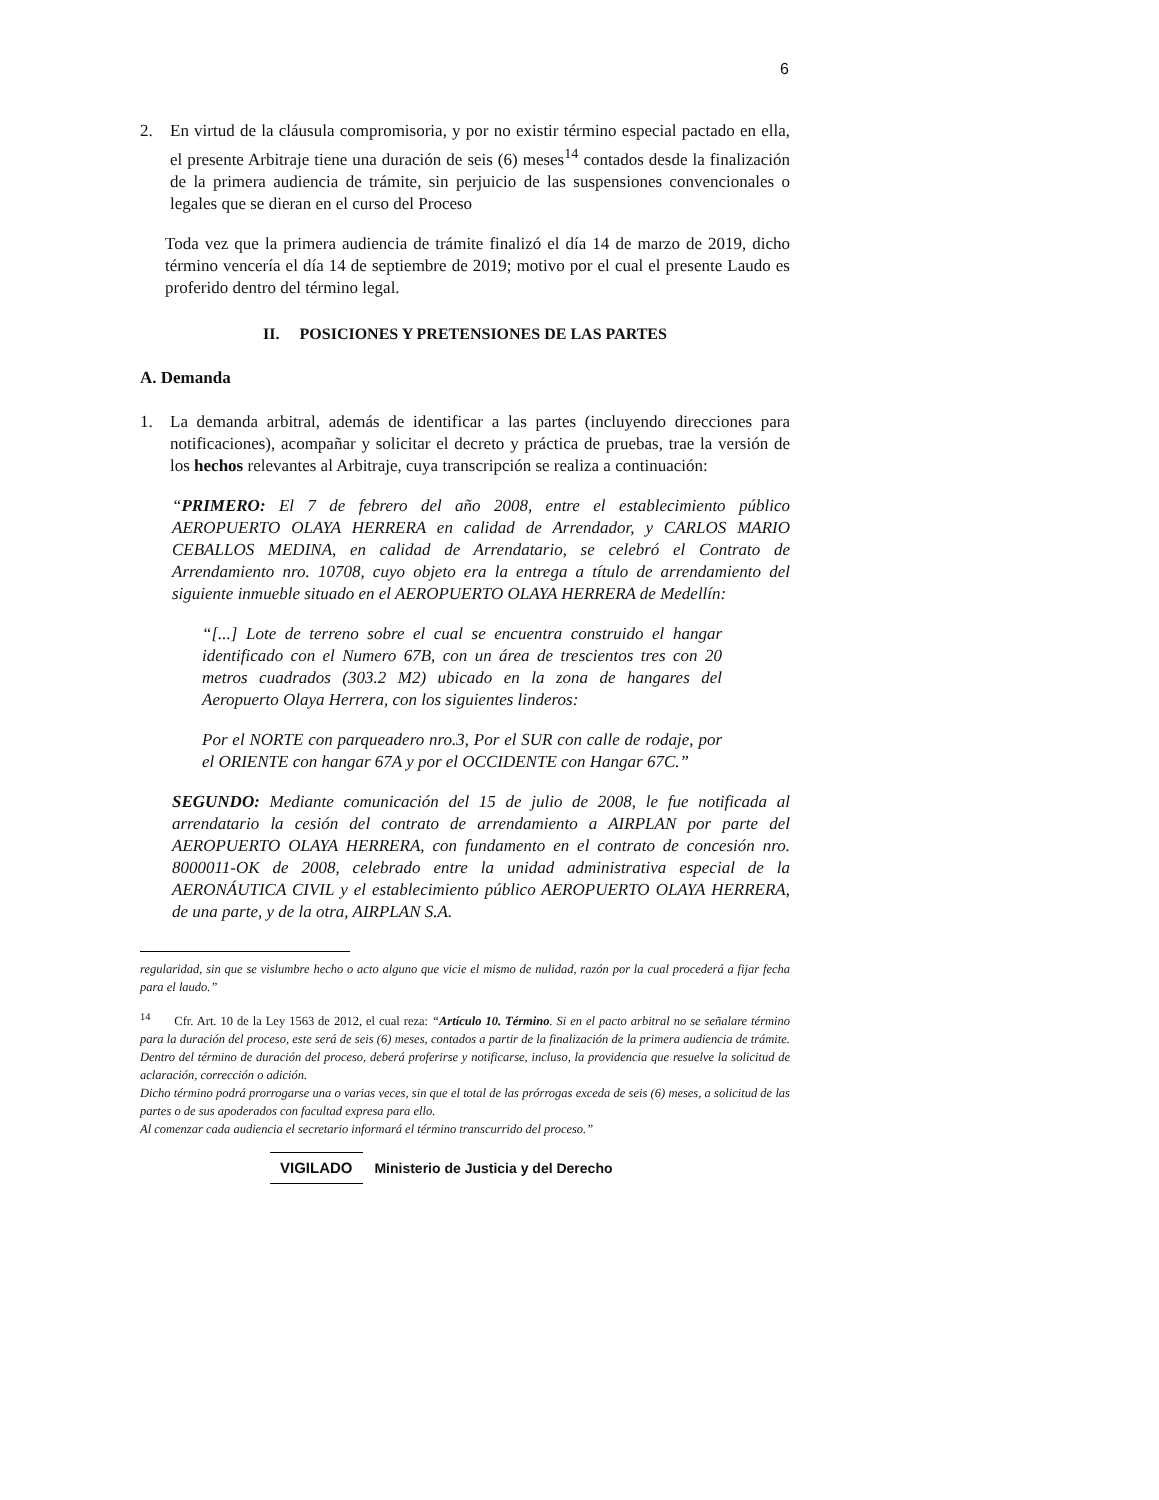6
2. En virtud de la cláusula compromisoria, y por no existir término especial pactado en ella, el presente Arbitraje tiene una duración de seis (6) meses<sup>14</sup> contados desde la finalización de la primera audiencia de trámite, sin perjuicio de las suspensiones convencionales o legales que se dieran en el curso del Proceso
Toda vez que la primera audiencia de trámite finalizó el día 14 de marzo de 2019, dicho término vencería el día 14 de septiembre de 2019; motivo por el cual el presente Laudo es proferido dentro del término legal.
II. POSICIONES Y PRETENSIONES DE LAS PARTES
A. Demanda
1. La demanda arbitral, además de identificar a las partes (incluyendo direcciones para notificaciones), acompañar y solicitar el decreto y práctica de pruebas, trae la versión de los hechos relevantes al Arbitraje, cuya transcripción se realiza a continuación:
“PRIMERO: El 7 de febrero del año 2008, entre el establecimiento público AEROPUERTO OLAYA HERRERA en calidad de Arrendador, y CARLOS MARIO CEBALLOS MEDINA, en calidad de Arrendatario, se celebró el Contrato de Arrendamiento nro. 10708, cuyo objeto era la entrega a título de arrendamiento del siguiente inmueble situado en el AEROPUERTO OLAYA HERRERA de Medellín:
“[...] Lote de terreno sobre el cual se encuentra construido el hangar identificado con el Numero 67B, con un área de trescientos tres con 20 metros cuadrados (303.2 M2) ubicado en la zona de hangares del Aeropuerto Olaya Herrera, con los siguientes linderos:
Por el NORTE con parqueadero nro.3, Por el SUR con calle de rodaje, por el ORIENTE con hangar 67A y por el OCCIDENTE con Hangar 67C.”
SEGUNDO: Mediante comunicación del 15 de julio de 2008, le fue notificada al arrendatario la cesión del contrato de arrendamiento a AIRPLAN por parte del AEROPUERTO OLAYA HERRERA, con fundamento en el contrato de concesión nro. 8000011-OK de 2008, celebrado entre la unidad administrativa especial de la AERONÁUTICA CIVIL y el establecimiento público AEROPUERTO OLAYA HERRERA, de una parte, y de la otra, AIRPLAN S.A.
regularidad, sin que se vislumbre hecho o acto alguno que vicie el mismo de nulidad, razón por la cual procederá a fijar fecha para el laudo.”
<sup>14</sup> Cfr. Art. 10 de la Ley 1563 de 2012, el cual reza: “Artículo 10. Término. Si en el pacto arbitral no se señalare término para la duración del proceso, este será de seis (6) meses, contados a partir de la finalización de la primera audiencia de trámite. Dentro del término de duración del proceso, deberá proferirse y notificarse, incluso, la providencia que resuelve la solicitud de aclaración, corrección o adición.
Dicho término podrá prorrogarse una o varias veces, sin que el total de las prórrogas exceda de seis (6) meses, a solicitud de las partes o de sus apoderados con facultad expresa para ello.
Al comenzar cada audiencia el secretario informará el término transcurrido del proceso.”
VIGILADO Ministerio de Justicia y del Derecho